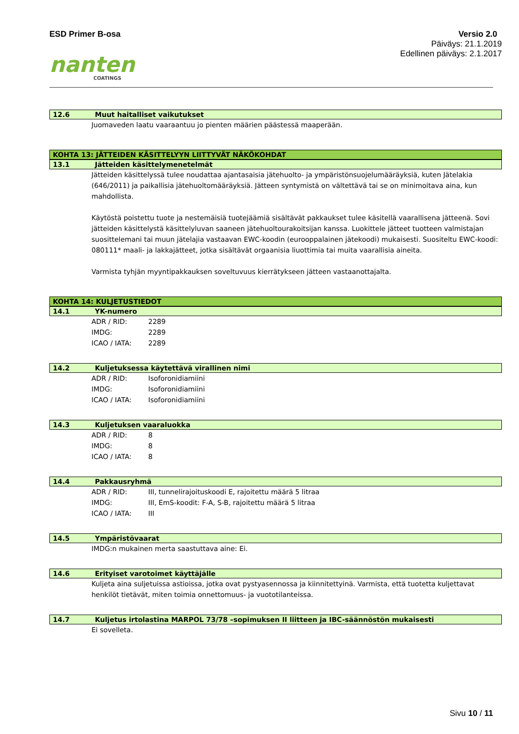ESD Primer B-osa Versio 2.0
Päiväys: 21.1.2019
Edellinen päiväys: 2.1.2017
nanten
COATINGS
12.6 Muut haitalliset vaikutukset
Juomaveden laatu vaaraantuu jo pienten määrien päästessä maaperään.
KOHTA 13: JÄTTEIDEN KÄSITTELYYN LIITTYVÄT NÄKÖKOHDAT
13.1 Jätteiden käsittelymenetelmät
Jätteiden käsittelyssä tulee noudattaa ajantasaisia jätehuolto- ja ympäristönsuojelumääräyksiä, kuten Jätelakia (646/2011) ja paikallisia jätehuoltomääräyksiä. Jätteen syntymistä on vältettävä tai se on minimoitava aina, kun mahdollista.
Käytöstä poistettu tuote ja nestemäisiä tuotejäämiä sisältävät pakkaukset tulee käsitellä vaarallisena jätteenä. Sovi jätteiden käsittelystä käsittelyluvan saaneen jätehuoltourakoitsijan kanssa. Luokittele jätteet tuotteen valmistajan suosittelemani tai muun jätelajia vastaavan EWC-koodin (eurooppalainen jätekoodi) mukaisesti. Suositeltu EWC-koodi: 080111* maali- ja lakkajätteet, jotka sisältävät orgaanisia liuottimia tai muita vaarallisia aineita.
Varmista tyhjän myyntipakkauksen soveltuvuus kierrätykseen jätteen vastaanottajalta.
KOHTA 14: KULJETUSTIEDOT
14.1 YK-numero
ADR / RID: 2289
IMDG: 2289
ICAO / IATA: 2289
14.2 Kuljetuksessa käytettävä virallinen nimi
ADR / RID: Isoforonidiamiini
IMDG: Isoforonidiamiini
ICAO / IATA: Isoforonidiamiini
14.3 Kuljetuksen vaaraluokka
ADR / RID: 8
IMDG: 8
ICAO / IATA: 8
14.4 Pakkausryhmä
ADR / RID: III, tunnelirajoituskoodi E, rajoitettu määrä 5 litraa
IMDG: III, EmS-koodit: F-A, S-B, rajoitettu määrä 5 litraa
ICAO / IATA: III
14.5 Ympäristövaarat
IMDG:n mukainen merta saastuttava aine: Ei.
14.6 Erityiset varotoimet käyttäjälle
Kuljeta aina suljetuissa astioissa, jotka ovat pystyasennossa ja kiinnitettyinä. Varmista, että tuotetta kuljettavat henkilöt tietävät, miten toimia onnettomuus- ja vuototilanteissa.
14.7 Kuljetus irtolastina MARPOL 73/78 –sopimuksen II liitteen ja IBC-säännöstön mukaisesti
Ei sovelleta.
Sivu 10 / 11